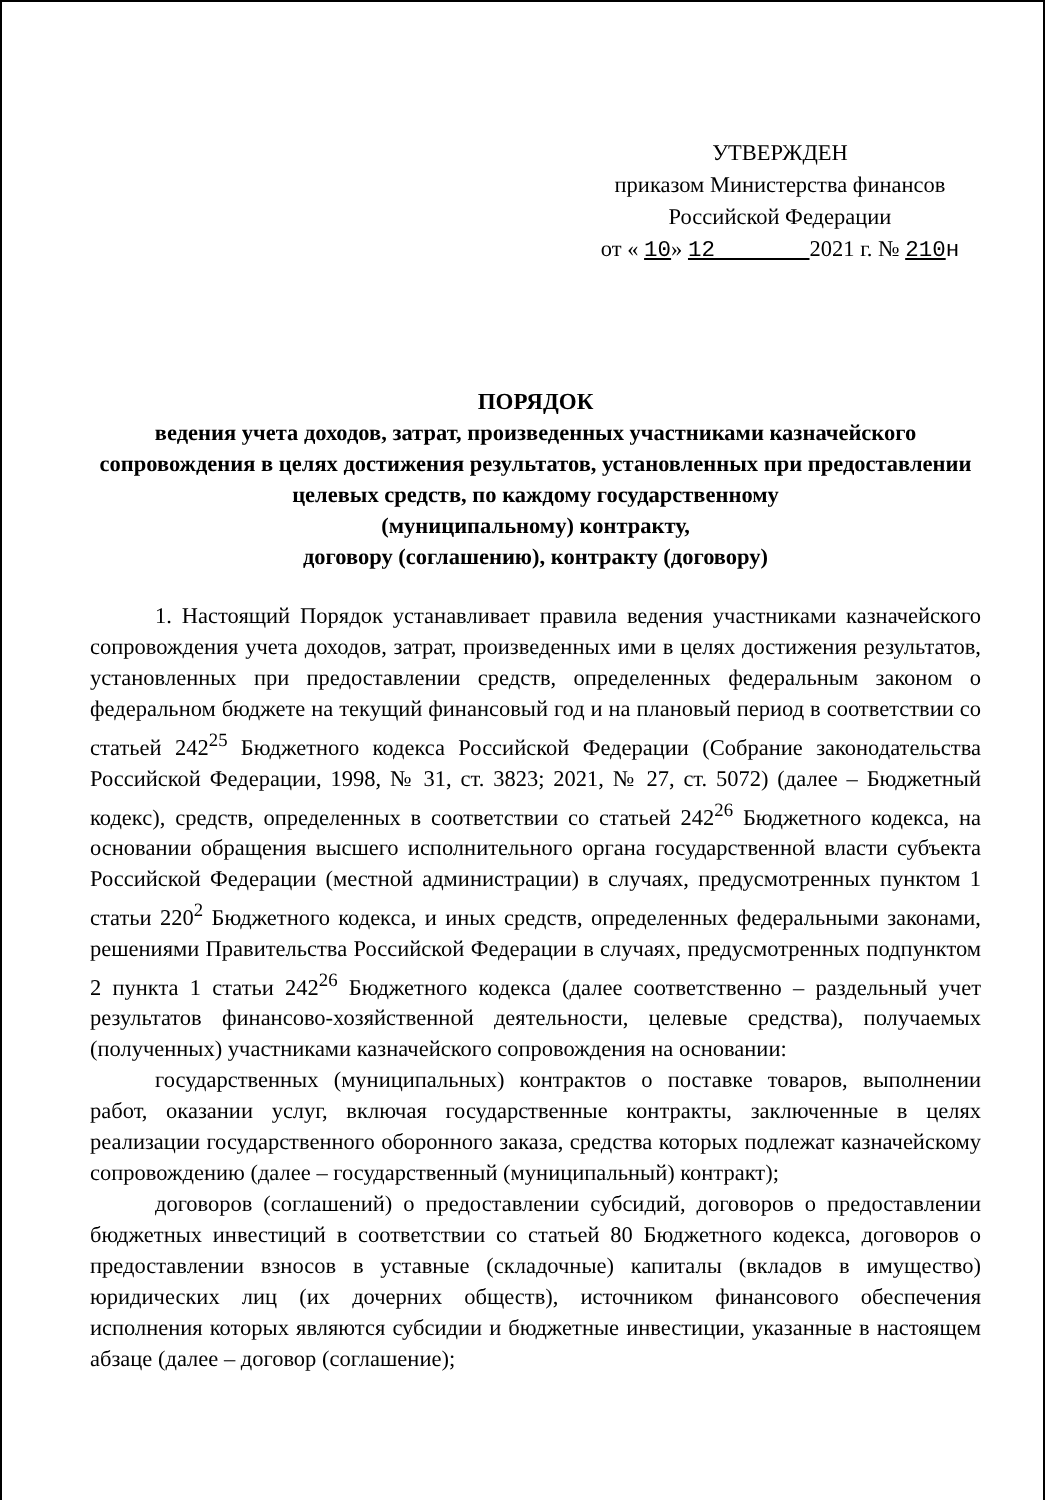УТВЕРЖДЕН
приказом Министерства финансов
Российской Федерации
от « 10» 12 2021 г. № 210 н
ПОРЯДОК
ведения учета доходов, затрат, произведенных участниками казначейского сопровождения в целях достижения результатов, установленных при предоставлении целевых средств, по каждому государственному
(муниципальному) контракту,
договору (соглашению), контракту (договору)
1. Настоящий Порядок устанавливает правила ведения участниками казначейского сопровождения учета доходов, затрат, произведенных ими в целях достижения результатов, установленных при предоставлении средств, определенных федеральным законом о федеральном бюджете на текущий финансовый год и на плановый период в соответствии со статьей 242<sup>25</sup> Бюджетного кодекса Российской Федерации (Собрание законодательства Российской Федерации, 1998, № 31, ст. 3823; 2021, № 27, ст. 5072) (далее – Бюджетный кодекс), средств, определенных в соответствии со статьей 242<sup>26</sup> Бюджетного кодекса, на основании обращения высшего исполнительного органа государственной власти субъекта Российской Федерации (местной администрации) в случаях, предусмотренных пунктом 1 статьи 220<sup>2</sup> Бюджетного кодекса, и иных средств, определенных федеральными законами, решениями Правительства Российской Федерации в случаях, предусмотренных подпунктом 2 пункта 1 статьи 242<sup>26</sup> Бюджетного кодекса (далее соответственно – раздельный учет результатов финансово-хозяйственной деятельности, целевые средства), получаемых (полученных) участниками казначейского сопровождения на основании:
государственных (муниципальных) контрактов о поставке товаров, выполнении работ, оказании услуг, включая государственные контракты, заключенные в целях реализации государственного оборонного заказа, средства которых подлежат казначейскому сопровождению (далее – государственный (муниципальный) контракт);
договоров (соглашений) о предоставлении субсидий, договоров о предоставлении бюджетных инвестиций в соответствии со статьей 80 Бюджетного кодекса, договоров о предоставлении взносов в уставные (складочные) капиталы (вкладов в имущество) юридических лиц (их дочерних обществ), источником финансового обеспечения исполнения которых являются субсидии и бюджетные инвестиции, указанные в настоящем абзаце (далее – договор (соглашение);